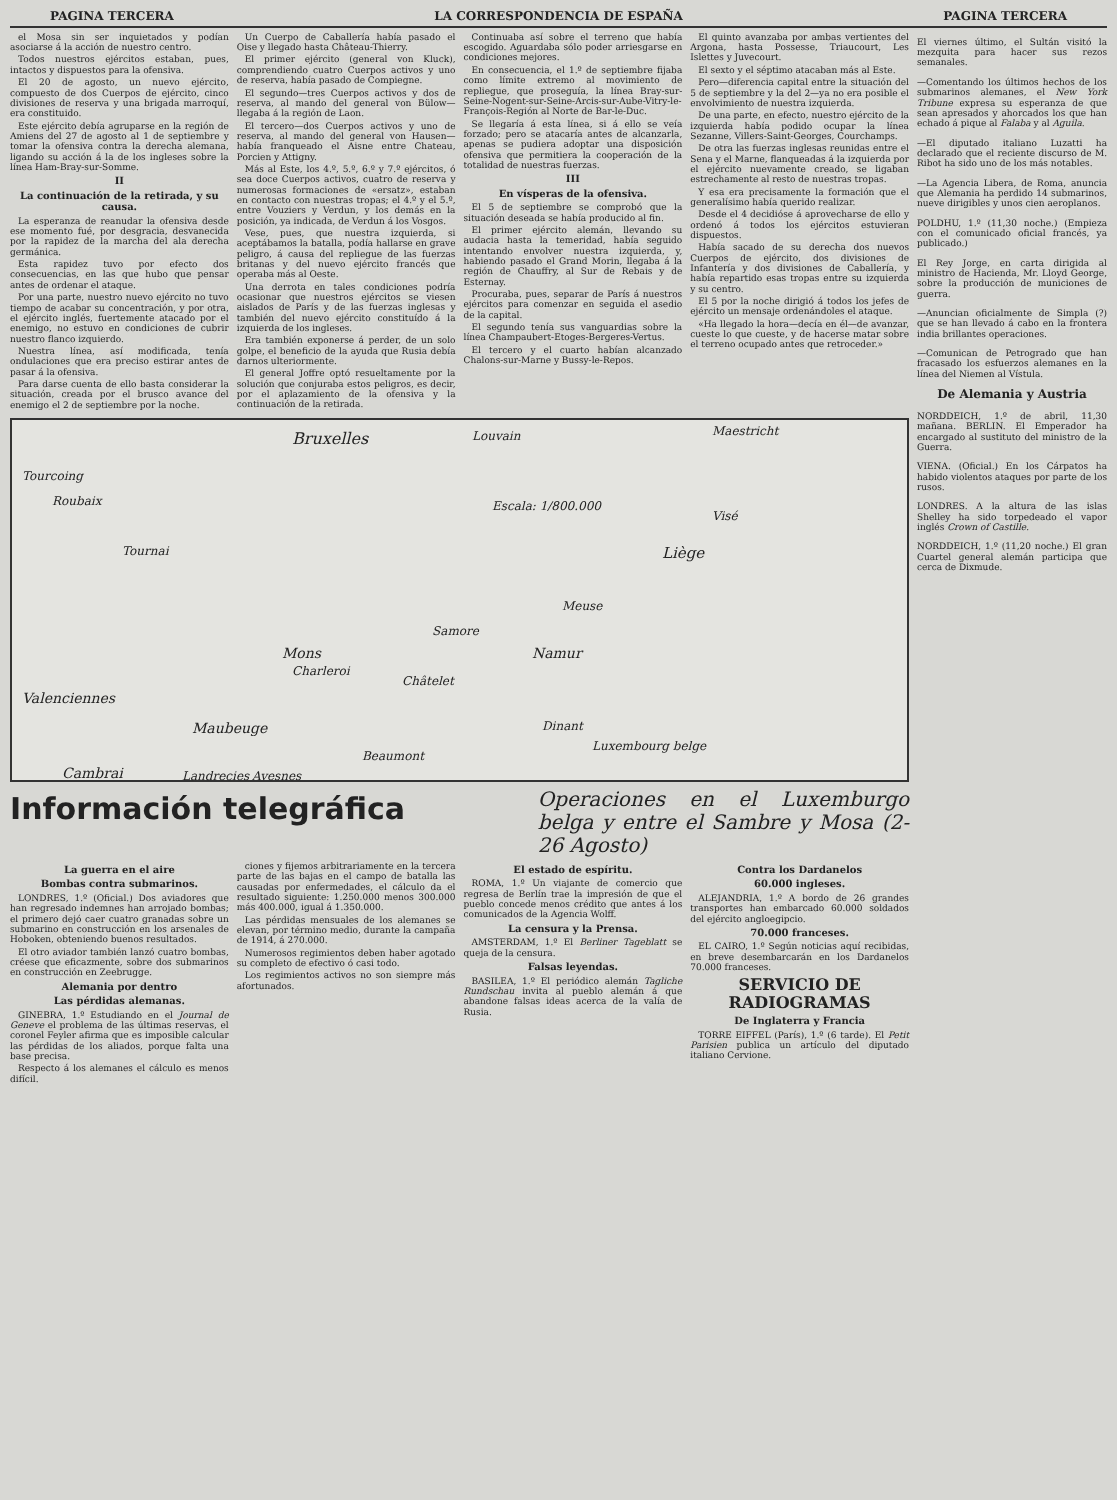PAGINA TERCERA LA CORRESPONDENCIA DE ESPAÑA PAGINA TERCERA
el Mosa sin ser inquietados y podían asociarse á la acción de nuestro centro.
Todos nuestros ejércitos estaban, pues, intactos y dispuestos para la ofensiva.
El 20 de agosto, un nuevo ejército, compuesto de dos Cuerpos de ejército, cinco divisiones de reserva y una brigada marroquí, era constituido.
Este ejército debía agruparse en la región de Amiens del 27 de agosto al 1 de septiembre y tomar la ofensiva contra la derecha alemana, ligando su acción á la de los ingleses sobre la línea Ham-Bray-sur-Somme.
II
La continuación de la retirada, y su causa.
La esperanza de reanudar la ofensiva desde ese momento fué, por desgracia, desvanecida por la rapidez de la marcha del ala derecha germánica.
Esta rapidez tuvo por efecto dos consecuencias, en las que hubo que pensar antes de ordenar el ataque.
Por una parte, nuestro nuevo ejército no tuvo tiempo de acabar su concentración, y por otra, el ejército inglés, fuertemente atacado por el enemigo, no estuvo en condiciones de cubrir nuestro flanco izquierdo.
Nuestra línea, así modificada, tenía ondulaciones que era preciso estirar antes de pasar á la ofensiva.
Para darse cuenta de ello basta considerar la situación, creada por el brusco avance del enemigo el 2 de septiembre por la noche.
Un Cuerpo de Caballería había pasado el Oise y llegado hasta Château-Thierry.
El primer ejército (general von Kluck), comprendiendo cuatro Cuerpos activos y uno de reserva, había pasado de Compiegne.
El segundo—tres Cuerpos activos y dos de reserva, al mando del general von Bülow—llegaba á la región de Laon.
El tercero—dos Cuerpos activos y uno de reserva, al mando del general von Hausen—había franqueado el Aisne entre Chateau, Porcien y Attigny.
Más al Este, los 4.º, 5.º, 6.º y 7.º ejércitos, ó sea doce Cuerpos activos, cuatro de reserva y numerosas formaciones de «ersatz», estaban en contacto con nuestras tropas; el 4.º y el 5.º, entre Vouziers y Verdun, y los demás en la posición, ya indicada, de Verdun á los Vosgos.
Vese, pues, que nuestra izquierda, si aceptábamos la batalla, podía hallarse en grave peligro, á causa del repliegue de las fuerzas britanas y del nuevo ejército francés que operaba más al Oeste.
Una derrota en tales condiciones podría ocasionar que nuestros ejércitos se viesen aislados de París y de las fuerzas inglesas y también del nuevo ejército constituído á la izquierda de los ingleses.
Era también exponerse á perder, de un solo golpe, el beneficio de la ayuda que Rusia debía darnos ulteriormente.
El general Joffre optó resueltamente por la solución que conjuraba estos peligros, es decir, por el aplazamiento de la ofensiva y la continuación de la retirada.
Continuaba así sobre el terreno que había escogido. Aguardaba sólo poder arriesgarse en condiciones mejores.
En consecuencia, el 1.º de septiembre fijaba como límite extremo al movimiento de repliegue, que proseguía, la línea Bray-sur-Seine-Nogent-sur-Seine-Arcis-sur-Aube-Vitry-le-François-Región al Norte de Bar-le-Duc.
Se llegaría á esta línea, si á ello se veía forzado; pero se atacaría antes de alcanzarla, apenas se pudiera adoptar una disposición ofensiva que permitiera la cooperación de la totalidad de nuestras fuerzas.
III
En vísperas de la ofensiva.
El 5 de septiembre se comprobó que la situación deseada se había producido al fin.
El primer ejército alemán, llevando su audacia hasta la temeridad, había seguido intentando envolver nuestra izquierda, y, habiendo pasado el Grand Morin, llegaba á la región de Chauffry, al Sur de Rebais y de Esternay.
Procuraba, pues, separar de París á nuestros ejércitos para comenzar en seguida el asedio de la capital.
El segundo tenía sus vanguardias sobre la línea Champaubert-Etoges-Bergeres-Vertus.
El tercero y el cuarto habían alcanzado Chalons-sur-Marne y Bussy-le-Repos.
El quinto avanzaba por ambas vertientes del Argona, hasta Possesse, Triaucourt, Les Islettes y Juvecourt.
El sexto y el séptimo atacaban más al Este.
Pero—diferencia capital entre la situación del 5 de septiembre y la del 2—ya no era posible el envolvimiento de nuestra izquierda.
De una parte, en efecto, nuestro ejército de la izquierda había podido ocupar la línea Sezanne, Villers-Saint-Georges, Courchamps.
De otra las fuerzas inglesas reunidas entre el Sena y el Marne, flanqueadas á la izquierda por el ejército nuevamente creado, se ligaban estrechamente al resto de nuestras tropas.
Y esa era precisamente la formación que el generalísimo había querido realizar.
Desde el 4 decidióse á aprovecharse de ello y ordenó á todos los ejércitos estuvieran dispuestos.
Había sacado de su derecha dos nuevos Cuerpos de ejército, dos divisiones de Infantería y dos divisiones de Caballería, y había repartido esas tropas entre su izquierda y su centro.
El 5 por la noche dirigió á todos los jefes de ejército un mensaje ordenándoles el ataque.
«Ha llegado la hora—decía en él—de avanzar, cueste lo que cueste, y de hacerse matar sobre el terreno ocupado antes que retroceder.»
Bruxelles Louvain Maestricht
Tourcoing
Roubaix Escala: 1/800.000
Visé
Liège Tournai
Meuse
Samore
Mons Namur
Charleroi
Châtelet
Valenciennes
Maubeuge Dinant
Luxembourg belge
Beaumont
Cambrai Landrecies Avesnes
Información telegráfica
Operaciones en el Luxemburgo belga y entre el Sambre y Mosa (2-26 Agosto)
La guerra en el aire
Bombas contra submarinos.
LONDRES, 1.º (Oficial.) Dos aviadores que han regresado indemnes han arrojado bombas; el primero dejó caer cuatro granadas sobre un submarino en construcción en los arsenales de Hoboken, obteniendo buenos resultados.
El otro aviador también lanzó cuatro bombas, créese que eficazmente, sobre dos submarinos en construcción en Zeebrugge.
Alemania por dentro
Las pérdidas alemanas.
GINEBRA, 1.º Estudiando en el Journal de Geneve el problema de las últimas reservas, el coronel Feyler afirma que es imposible calcular las pérdidas de los aliados, porque falta una base precisa.
Respecto á los alemanes el cálculo es menos difícil.
ciones y fijemos arbitrariamente en la tercera parte de las bajas en el campo de batalla las causadas por enfermedades, el cálculo da el resultado siguiente: 1.250.000 menos 300.000 más 400.000, igual á 1.350.000.
Las pérdidas mensuales de los alemanes se elevan, por término medio, durante la campaña de 1914, á 270.000.
Numerosos regimientos deben haber agotado su completo de efectivo ó casi todo.
Los regimientos activos no son siempre más afortunados.
El estado de espíritu.
ROMA, 1.º Un viajante de comercio que regresa de Berlín trae la impresión de que el pueblo concede menos crédito que antes á los comunicados de la Agencia Wolff.
La censura y la Prensa.
AMSTERDAM, 1.º El Berliner Tageblatt se queja de la censura.
Falsas leyendas.
BASILEA, 1.º El periódico alemán Tagliche Rundschau invita al pueblo alemán á que abandone falsas ideas acerca de la valía de Rusia.
Contra los Dardanelos
60.000 ingleses.
ALEJANDRIA, 1.º A bordo de 26 grandes transportes han embarcado 60.000 soldados del ejército angloegipcio.
70.000 franceses.
EL CAIRO, 1.º Según noticias aquí recibidas, en breve desembarcarán en los Dardanelos 70.000 franceses.
SERVICIO DE RADIOGRAMAS
De Inglaterra y Francia
TORRE EIFFEL (París), 1.º (6 tarde). El Petit Parisien publica un artículo del diputado italiano Cervione.
El viernes último, el Sultán visitó la mezquita para hacer sus rezos semanales.
—Comentando los últimos hechos de los submarinos alemanes, el New York Tribune expresa su esperanza de que sean apresados y ahorcados los que han echado á pique al Falaba y al Aguila.
—El diputado italiano Luzatti ha declarado que el reciente discurso de M. Ribot ha sido uno de los más notables.
—La Agencia Libera, de Roma, anuncia que Alemania ha perdido 14 submarinos, nueve dirigibles y unos cien aeroplanos.
POLDHU, 1.º (11,30 noche.) (Empieza con el comunicado oficial francés, ya publicado.)
El Rey Jorge, en carta dirigida al ministro de Hacienda, Mr. Lloyd George, sobre la producción de municiones de guerra.
—Anuncian oficialmente de Simpla (?) que se han llevado á cabo en la frontera india brillantes operaciones.
—Comunican de Petrogrado que han fracasado los esfuerzos alemanes en la línea del Niemen al Vístula.
De Alemania y Austria
NORDDEICH, 1.º de abril, 11,30 mañana. BERLIN. El Emperador ha encargado al sustituto del ministro de la Guerra.
VIENA. (Oficial.) En los Cárpatos ha habido violentos ataques por parte de los rusos.
LONDRES. A la altura de las islas Shelley ha sido torpedeado el vapor inglés Crown of Castille.
NORDDEICH, 1.º (11,20 noche.) El gran Cuartel general alemán participa que cerca de Dixmude.